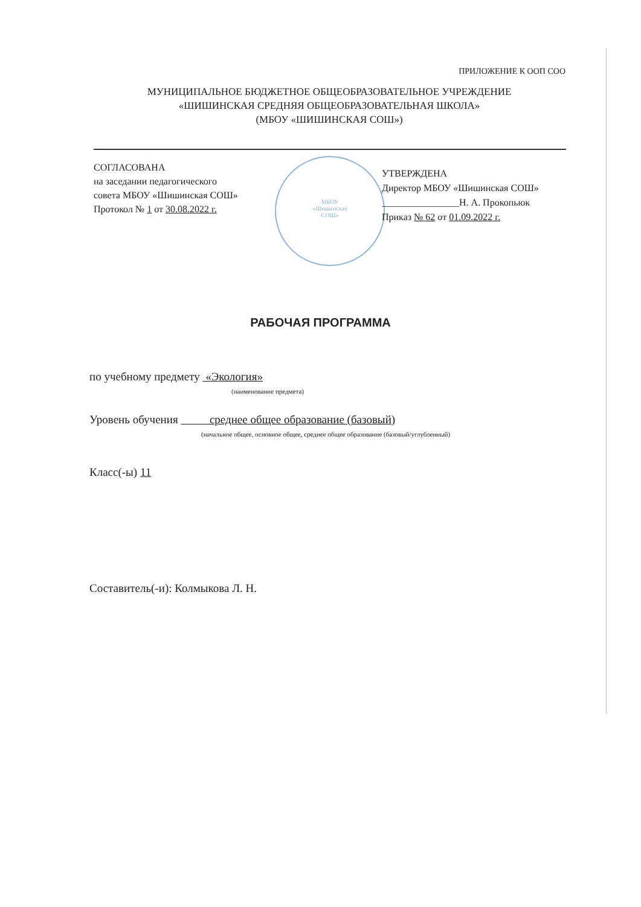ПРИЛОЖЕНИЕ К ООП СОО
МУНИЦИПАЛЬНОЕ БЮДЖЕТНОЕ ОБЩЕОБРАЗОВАТЕЛЬНОЕ УЧРЕЖДЕНИЕ
«ШИШИНСКАЯ СРЕДНЯЯ ОБЩЕОБРАЗОВАТЕЛЬНАЯ ШКОЛА»
(МБОУ «ШИШИНСКАЯ СОШ»)
СОГЛАСОВАНА
на заседании педагогического
совета МБОУ «Шишинская СОШ»
Протокол № 1 от 30.08.2022 г.
МБОУ
«Шишинская
СОШ»
УТВЕРЖДЕНА
Директор МБОУ «Шишинская СОШ»
________________Н. А. Прокопьюк
Приказ № 62 от 01.09.2022 г.
РАБОЧАЯ ПРОГРАММА
по учебному предмету «Экология»
(наименование предмета)
Уровень обучения среднее общее образование (базовый)
(начальное общее, основное общее, среднее общее образование (базовый/углубленный)
Класс(-ы) 11
Составитель(-и): Колмыкова Л. Н.